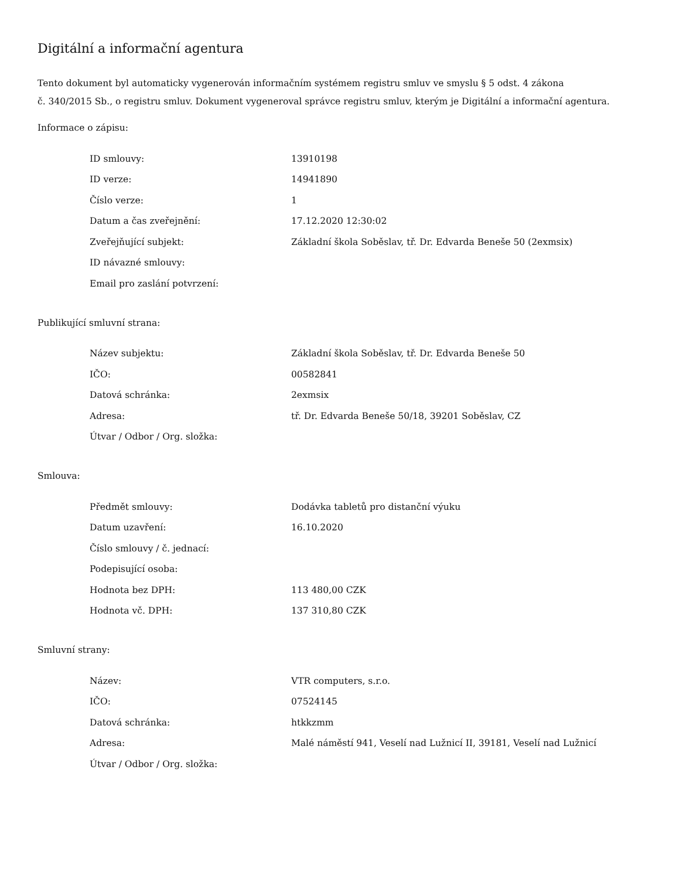Digitální a informační agentura
Tento dokument byl automaticky vygenerován informačním systémem registru smluv ve smyslu § 5 odst. 4 zákona
č. 340/2015 Sb., o registru smluv. Dokument vygeneroval správce registru smluv, kterým je Digitální a informační agentura.
Informace o zápisu:
| ID smlouvy: | 13910198 |
| ID verze: | 14941890 |
| Číslo verze: | 1 |
| Datum a čas zveřejnění: | 17.12.2020 12:30:02 |
| Zveřejňující subjekt: | Základní škola Soběslav, tř. Dr. Edvarda Beneše 50 (2exmsix) |
| ID návazné smlouvy: | |
| Email pro zaslání potvrzení: | |
Publikující smluvní strana:
| Název subjektu: | Základní škola Soběslav, tř. Dr. Edvarda Beneše 50 |
| IČO: | 00582841 |
| Datová schránka: | 2exmsix |
| Adresa: | tř. Dr. Edvarda Beneše 50/18, 39201 Soběslav, CZ |
| Útvar / Odbor / Org. složka: | |
Smlouva:
| Předmět smlouvy: | Dodávka tabletů pro distanční výuku |
| Datum uzavření: | 16.10.2020 |
| Číslo smlouvy / č. jednací: | |
| Podepisující osoba: | |
| Hodnota bez DPH: | 113 480,00 CZK |
| Hodnota vč. DPH: | 137 310,80 CZK |
Smluvní strany:
| Název: | VTR computers, s.r.o. |
| IČO: | 07524145 |
| Datová schránka: | htkkzmm |
| Adresa: | Malé náměstí 941, Veselí nad Lužnicí II, 39181, Veselí nad Lužnicí |
| Útvar / Odbor / Org. složka: | |